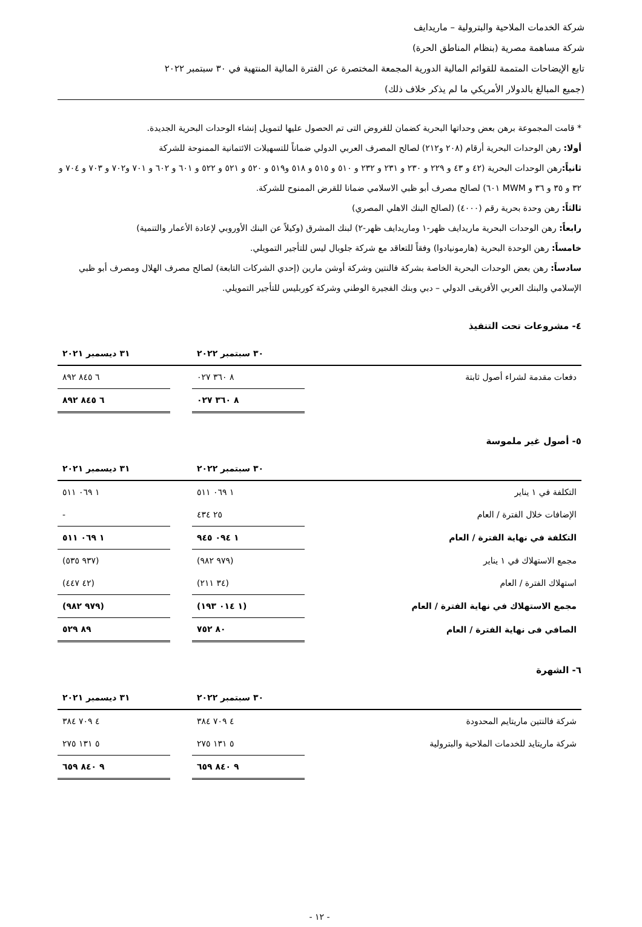شركة الخدمات الملاحية والبترولية – ماريدايف
شركة مساهمة مصرية (بنظام المناطق الحرة)
تابع الإيضاحات المتممة للقوائم المالية الدورية المجمعة المختصرة عن الفترة المالية المنتهية في ٣٠ سبتمبر ٢٠٢٢
(جميع المبالغ بالدولار الأمريكي ما لم يذكر خلاف ذلك)
* قامت المجموعة برهن بعض وحداتها البحرية كضمان للقروض التى تم الحصول عليها لتمويل إنشاء الوحدات البحرية الجديدة.
أولا: رهن الوحدات البحرية أرقام (٢٠٨ و٢١٢) لصالح المصرف العربي الدولي ضماناً للتسهيلات الائتمانية الممنوحة للشركة
ثانياً: رهن الوحدات البحرية (٤٢ و ٤٣ و ٢٢٩ و ٢٣٠ و ٢٣١ و ٢٣٢ و ٥١٠ و ٥١٥ و ٥١٨ و٥١٩ و ٥٢٠ و ٥٢١ و ٥٢٢ و ٦٠١ و ٦٠٢ و ٧٠١ و٧٠٢ و ٧٠٣ و ٧٠٤ و ٣٢ و ٣٥ و ٣٦ و MWM ٦٠١) لصالح مصرف أبو ظبي الاسلامي ضمانا للقرض الممنوح للشركة.
ثالثاً: رهن وحدة بحرية رقم (٤٠٠٠) (لصالح البنك الاهلي المصري)
رابعاً: رهن الوحدات البحرية ماريدايف ظهر-١ وماريدايف ظهر-٢) لبنك المشرق (وكيلاً عن البنك الأوروبي لإعادة الأعمار والتنمية)
خامساً: رهن الوحدة البحرية (هارمونيادوا) وفقاً للتعاقد مع شركة جلوبال ليس للتأجير التمويلي.
سادساً: رهن بعض الوحدات البحرية الخاصة بشركة فالنتين وشركة أوشن مارين (إحدي الشركات التابعة) لصالح مصرف الهلال ومصرف أبو ظبي الإسلامي والبنك العربي الأفريقى الدولي – دبي وبنك الفجيرة الوطني وشركة كوربليس للتأجير التمويلي.
٤- مشروعات تحت التنفيذ
| | ٣٠ سبتمبر ٢٠٢٢ | | ٣١ ديسمبر ٢٠٢١ |
| --- | --- | --- | --- |
| دفعات مقدمة لشراء أصول ثابتة | ٨ ٣٦٠ ٠٢٧ | | ٦ ٨٤٥ ٨٩٢ |
| | ٨ ٣٦٠ ٠٢٧ | | ٦ ٨٤٥ ٨٩٢ |
٥- أصول غير ملموسة
| | ٣٠ سبتمبر ٢٠٢٢ | | ٣١ ديسمبر ٢٠٢١ |
| --- | --- | --- | --- |
| التكلفة في ١ يناير | ١ ٠٦٩ ٥١١ | | ١ ٠٦٩ ٥١١ |
| الإضافات خلال الفترة / العام | ٢٥ ٤٣٤ | | - |
| التكلفة في نهاية الفترة / العام | ١ ٠٩٤ ٩٤٥ | | ١ ٠٦٩ ٥١١ |
| مجمع الاستهلاك في ١ يناير | (٩٧٩ ٩٨٢) | | (٩٣٧ ٥٣٥) |
| استهلاك الفترة / العام | (٣٤ ٢١١) | | (٤٢ ٤٤٧) |
| مجمع الاستهلاك في نهاية الفترة / العام | (١ ٠١٤ ١٩٣) | | (٩٧٩ ٩٨٢) |
| الصافي فى نهاية الفترة / العام | ٨٠ ٧٥٢ | | ٨٩ ٥٢٩ |
٦- الشهرة
| | ٣٠ سبتمبر ٢٠٢٢ | | ٣١ ديسمبر ٢٠٢١ |
| --- | --- | --- | --- |
| شركة فالنتين ماريتايم المحدودة | ٤ ٧٠٩ ٣٨٤ | | ٤ ٧٠٩ ٣٨٤ |
| شركة ماريتايد للخدمات الملاحية والبترولية | ٥ ١٣١ ٢٧٥ | | ٥ ١٣١ ٢٧٥ |
| | ٩ ٨٤٠ ٦٥٩ | | ٩ ٨٤٠ ٦٥٩ |
- ١٢ -